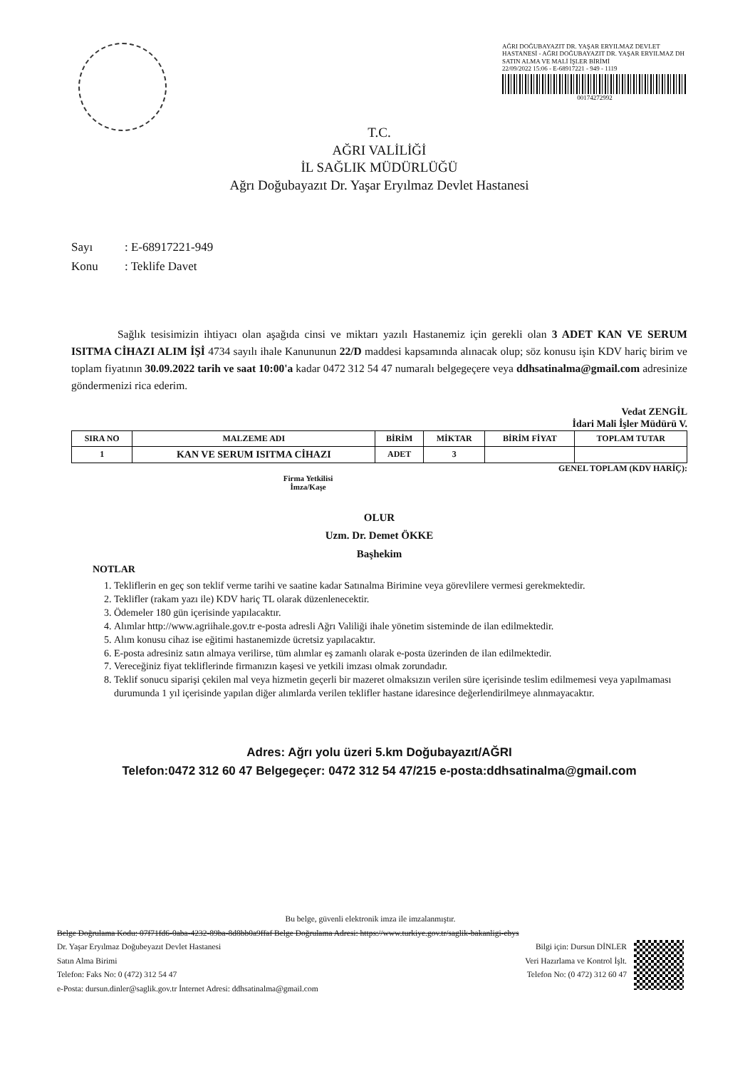AĞRI DOĞUBAYAZIT DR. YAŞAR ERYILMAZ DEVLET HASTANESİ - AĞRI DOĞUBAYAZIT DR. YAŞAR ERYILMAZ DH SATIN ALMA VE MALİ İŞLER BİRİMİ
22/09/2022 15:06 - E-68917221 - 949 - 1119
00174272992
T.C.
AĞRI VALİLİĞİ
İL SAĞLIK MÜDÜRLÜĞÜ
Ağrı Doğubayazıt Dr. Yaşar Eryılmaz Devlet Hastanesi
Sayı: E-68917221-949
Konu: Teklife Davet
Sağlık tesisimizin ihtiyacı olan aşağıda cinsi ve miktarı yazılı Hastanemiz için gerekli olan 3 ADET KAN VE SERUM ISITMA CİHAZI ALIM İŞİ 4734 sayılı ihale Kanununun 22/D maddesi kapsamında alınacak olup; söz konusu işin KDV hariç birim ve toplam fiyatının 30.09.2022 tarih ve saat 10:00'a kadar 0472 312 54 47 numaralı belgegeçere veya ddhsatinalma@gmail.com adresinize göndermenizi rica ederim.
Vedat ZENGİL
İdari Mali İşler Müdürü V.
| SIRA NO | MALZEME ADI | BİRİM | MİKTAR | BİRİM FİYAT | TOPLAM TUTAR |
| --- | --- | --- | --- | --- | --- |
| 1 | KAN VE SERUM ISITMA CİHAZI | ADET | 3 | | |
GENEL TOPLAM (KDV HARİÇ):
Firma Yetkilisi
İmza/Kaşe
OLUR
Uzm. Dr. Demet ÖKKE
Başhekim
NOTLAR
1. Tekliflerin en geç son teklif verme tarihi ve saatine kadar Satınalma Birimine veya görevlilere vermesi gerekmektedir.
2. Teklifler (rakam yazı ile) KDV hariç TL olarak düzenlenecektir.
3. Ödemeler 180 gün içerisinde yapılacaktır.
4. Alımlar http://www.agriihale.gov.tr e-posta adresli Ağrı Valiliği ihale yönetim sisteminde de ilan edilmektedir.
5. Alım konusu cihaz ise eğitimi hastanemizde ücretsiz yapılacaktır.
6. E-posta adresiniz satın almaya verilirse, tüm alımlar eş zamanlı olarak e-posta üzerinden de ilan edilmektedir.
7. Vereceğiniz fiyat tekliflerinde firmanızın kaşesi ve yetkili imzası olmak zorundadır.
8. Teklif sonucu siparişi çekilen mal veya hizmetin geçerli bir mazeret olmaksızın verilen süre içerisinde teslim edilmemesi veya yapılmaması durumunda 1 yıl içerisinde yapılan diğer alımlarda verilen teklifler hastane idaresince değerlendirilmeye alınmayacaktır.
Adres: Ağrı yolu üzeri 5.km Doğubayazıt/AĞRI
Telefon:0472 312 60 47 Belgegeçer: 0472 312 54 47/215 e-posta:ddhsatinalma@gmail.com
Bu belge, güvenli elektronik imza ile imzalanmıştır.
Belge Doğrulama Kodu: 07f71fd6-0aba-4232-89ba-8d8bb0a9ffaf Belge Doğrulama Adresi: https://www.turkiye.gov.tr/saglik-bakanligi-ebys
Dr. Yaşar Eryılmaz Doğubeyazıt Devlet Hastanesi
Satın Alma Birimi
Telefon: Faks No: 0 (472) 312 54 47
e-Posta: dursun.dinler@saglik.gov.tr İnternet Adresi: ddhsatinalma@gmail.com
Bilgi için: Dursun DİNLER
Veri Hazırlama ve Kontrol İşlt.
Telefon No: (0 472) 312 60 47